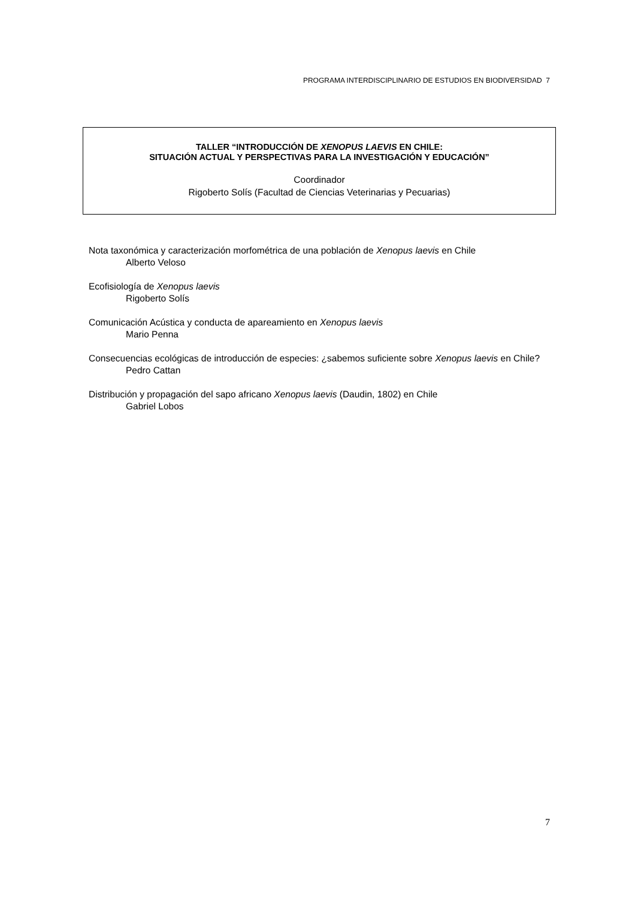PROGRAMA INTERDISCIPLINARIO DE ESTUDIOS EN BIODIVERSIDAD 7
TALLER “INTRODUCCIÓN DE XENOPUS LAEVIS EN CHILE:
SITUACIÓN ACTUAL Y PERSPECTIVAS PARA LA INVESTIGACIÓN Y EDUCACIÓN”
Coordinador
Rigoberto Solís (Facultad de Ciencias Veterinarias y Pecuarias)
Nota taxonómica y caracterización morfométrica de una población de Xenopus laevis en Chile
Alberto Veloso
Ecofisiología de Xenopus laevis
Rigoberto Solís
Comunicación Acústica y conducta de apareamiento en Xenopus laevis
Mario Penna
Consecuencias ecológicas de introducción de especies: ¿sabemos suficiente sobre Xenopus laevis en Chile?
Pedro Cattan
Distribución y propagación del sapo africano Xenopus laevis (Daudin, 1802) en Chile
Gabriel Lobos
7